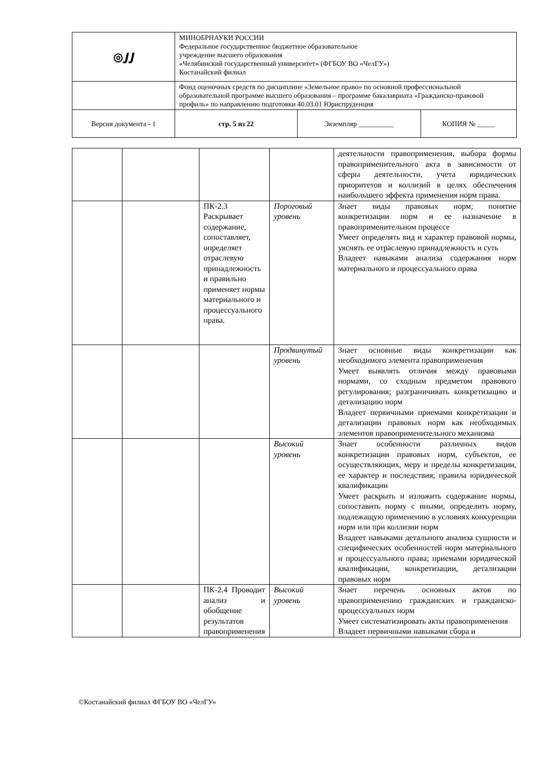| ◎𝑱𝑱 | МИНОБРНАУКИ РОССИИ Федеральное государственное бюджетное образовательное учреждение высшего образования «Челябинский государственный университет» (ФГБОУ ВО «ЧелГУ») Костанайский филиал | | |
| | Фонд оценочных средств по дисциплине «Земельное право» по основной профессиональной образовательной программе высшего образования – программе бакалавриата «Гражданско-правовой профиль» по направлению подготовки 40.03.01 Юриспруденция | | |
| Версия документа - 1 | стр. 5 из 22 | Экземпляр __________ | КОПИЯ № _____ |
| | | | | деятельности правоприменения, выбора формы правоприменительного акта в зависимости от сферы деятельности, учета юридических приоритетов и коллизий в целях обеспечения наибольшего эффекта применения норм права. |
| | | ПК-2.3 Раскрывает содержание, сопоставляет, определяет отраслевую принадлежность и правильно применяет нормы материального и процессуального права. | Пороговый уровень | Знает виды правовых норм; понятие конкретизации норм и ее назначение в правоприменительном процессе Умеет определять вид и характер правовой нормы, уяснять ее отраслевую принадлежность и суть Владеет навыками анализа содержания норм материального и процессуального права |
| | | | Продвинутый уровень | Знает основные виды конкретизации как необходимого элемента правоприменения Умеет выявлять отличия между правовыми нормами, со сходным предметом правового регулирования; разграничивать конкретизацию и детализацию норм Владеет первичными приемами конкретизации и детализации правовых норм как необходимых элементов правоприменительного механизма |
| | | | Высокий уровень | Знает особенности различных видов конкретизации правовых норм, субъектов, ее осуществляющих, меру и пределы конкретизации, ее характер и последствия; правила юридической квалификации Умеет раскрыть и изложить содержание нормы, сопоставить норму с иными, определить норму, подлежащую применению в условиях конкуренции норм или при коллизии норм Владеет навыками детального анализа сущности и специфических особенностей норм материального и процессуального права; приемами юридической квалификации, конкретизации, детализации правовых норм |
| | | ПК-2.4 Проводит анализ и обобщение результатов правоприменения | Высокий уровень | Знает перечень основных актов по правоприменению гражданских и гражданско-процессуальных норм Умеет систематизировать акты правоприменения Владеет первичными навыками сбора и |
©Костанайский филиал ФГБОУ ВО «ЧелГУ»